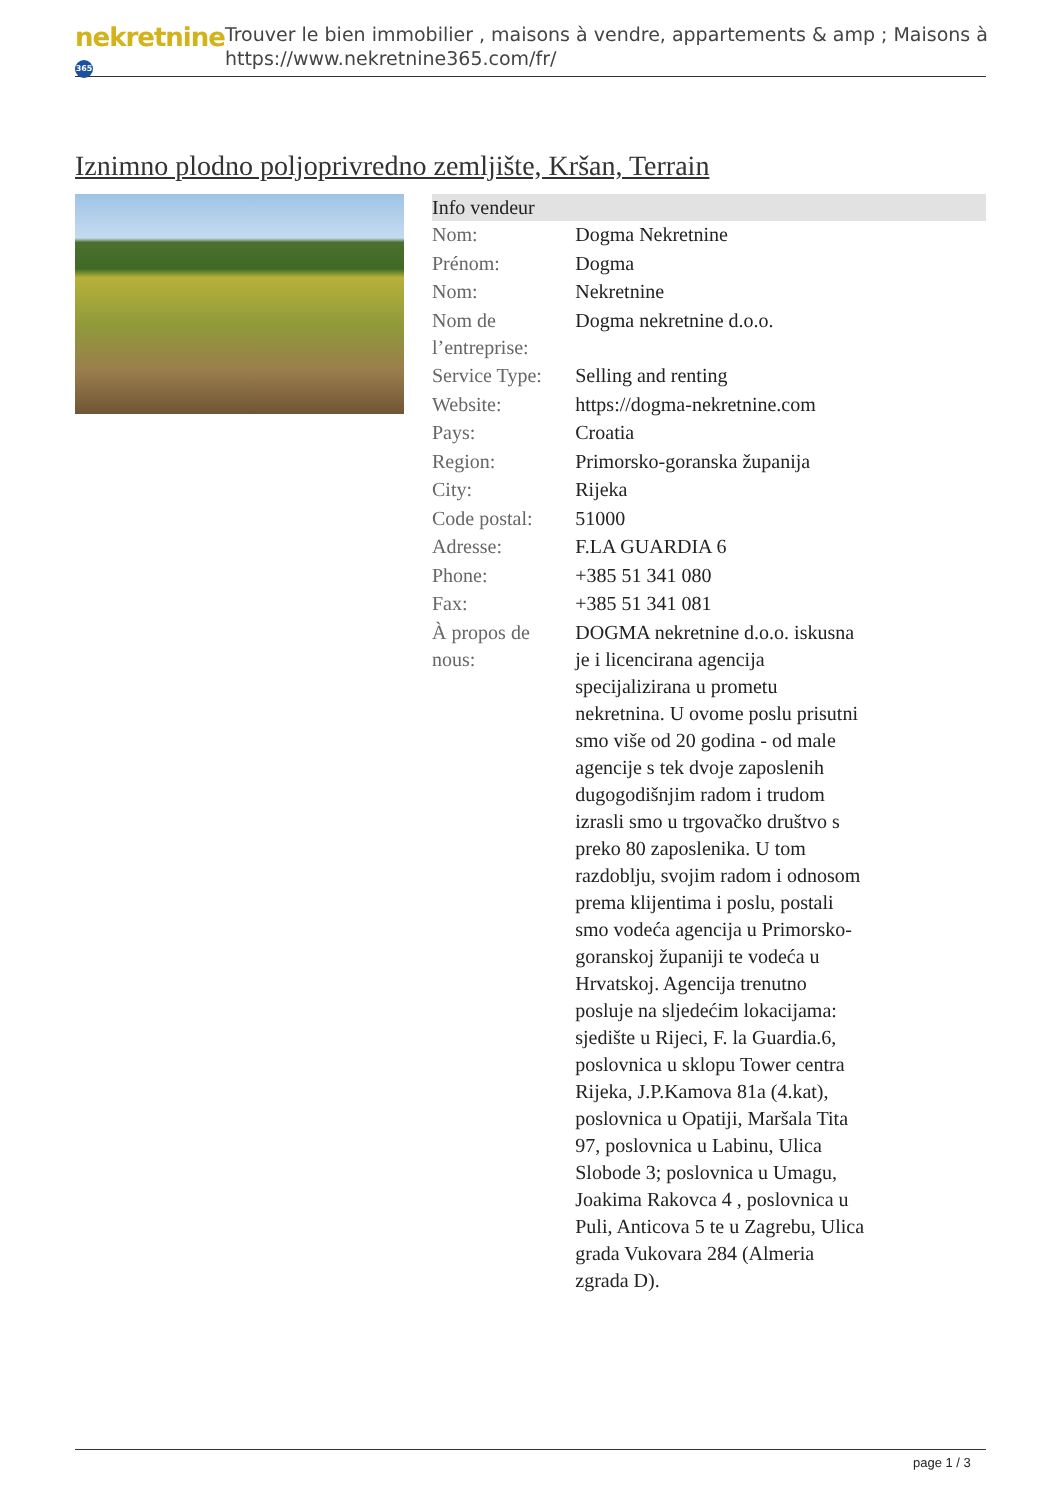nekretnine 365
Trouver le bien immobilier , maisons à vendre, appartements & amp ; Maisons à
https://www.nekretnine365.com/fr/
Iznimno plodno poljoprivredno zemljište, Kršan, Terrain
| Info vendeur | |
| --- | --- |
| Nom: | Dogma Nekretnine |
| Prénom: | Dogma |
| Nom: | Nekretnine |
| Nom de l’entreprise: | Dogma nekretnine d.o.o. |
| Service Type: | Selling and renting |
| Website: | https://dogma-nekretnine.com |
| Pays: | Croatia |
| Region: | Primorsko-goranska županija |
| City: | Rijeka |
| Code postal: | 51000 |
| Adresse: | F.LA GUARDIA 6 |
| Phone: | +385 51 341 080 |
| Fax: | +385 51 341 081 |
| À propos de nous: | DOGMA nekretnine d.o.o. iskusna je i licencirana agencija specijalizirana u prometu nekretnina. U ovome poslu prisutni smo više od 20 godina - od male agencije s tek dvoje zaposlenih dugogodišnjim radom i trudom izrasli smo u trgovačko društvo s preko 80 zaposlenika. U tom razdoblju, svojim radom i odnosom prema klijentima i poslu, postali smo vodeća agencija u Primorsko-goranskoj županiji te vodeća u Hrvatskoj. Agencija trenutno posluje na sljedećim lokacijama: sjedište u Rijeci, F. la Guardia.6, poslovnica u sklopu Tower centra Rijeka, J.P.Kamova 81a (4.kat), poslovnica u Opatiji, Maršala Tita 97, poslovnica u Labinu, Ulica Slobode 3; poslovnica u Umagu, Joakima Rakovca 4 , poslovnica u Puli, Anticova 5 te u Zagrebu, Ulica grada Vukovara 284 (Almeria zgrada D). |
page 1 / 3